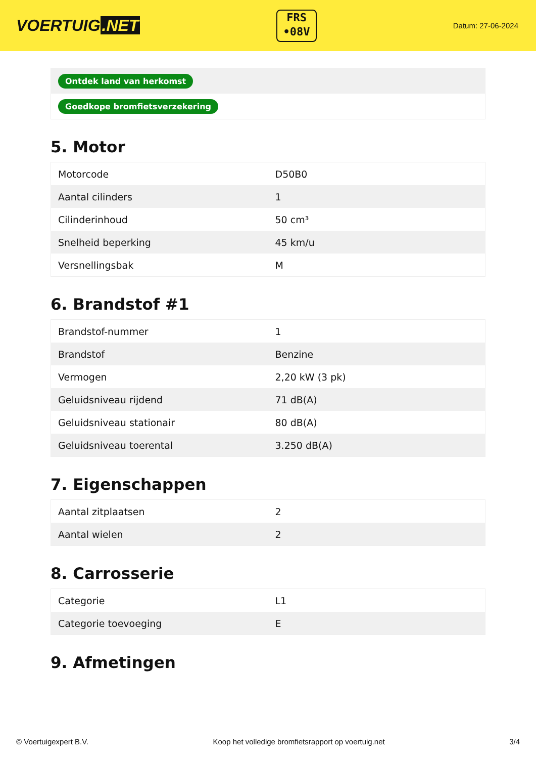VOERTUIG.NET
FRS
•08V
Datum: 27-06-2024
| Ontdek land van herkomst |
| Goedkope bromfietsverzekering |
5. Motor
| Motorcode | D50B0 |
| Aantal cilinders | 1 |
| Cilinderinhoud | 50 cm³ |
| Snelheid beperking | 45 km/u |
| Versnellingsbak | M |
6. Brandstof #1
| Brandstof-nummer | 1 |
| Brandstof | Benzine |
| Vermogen | 2,20 kW (3 pk) |
| Geluidsniveau rijdend | 71 dB(A) |
| Geluidsniveau stationair | 80 dB(A) |
| Geluidsniveau toerental | 3.250 dB(A) |
7. Eigenschappen
| Aantal zitplaatsen | 2 |
| Aantal wielen | 2 |
8. Carrosserie
| Categorie | L1 |
| Categorie toevoeging | E |
9. Afmetingen
© Voertuigexpert B.V. Koop het volledige bromfietsrapport op voertuig.net 3/4